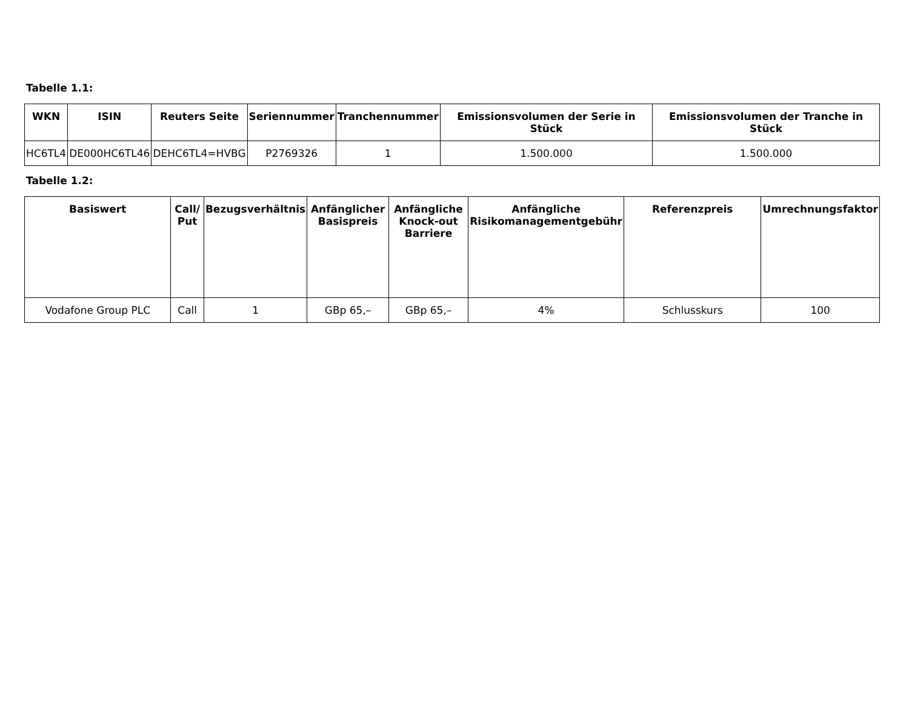Tabelle 1.1:
| WKN | ISIN | Reuters Seite | Seriennummer | Tranchennummer | Emissionsvolumen der Serie in Stück | Emissionsvolumen der Tranche in Stück |
| --- | --- | --- | --- | --- | --- | --- |
| HC6TL4 | DE000HC6TL46 | DEHC6TL4=HVBG | P2769326 | 1 | 1.500.000 | 1.500.000 |
Tabelle 1.2:
| Basiswert | Call/ Put | Bezugsverhältnis | Anfänglicher Basispreis | Anfängliche Knock-out Barriere | Anfängliche Risikomanagementgebühr | Referenzpreis | Umrechnungsfaktor |
| --- | --- | --- | --- | --- | --- | --- | --- |
| Vodafone Group PLC | Call | 1 | GBp 65,– | GBp 65,– | 4% | Schlusskurs | 100 |